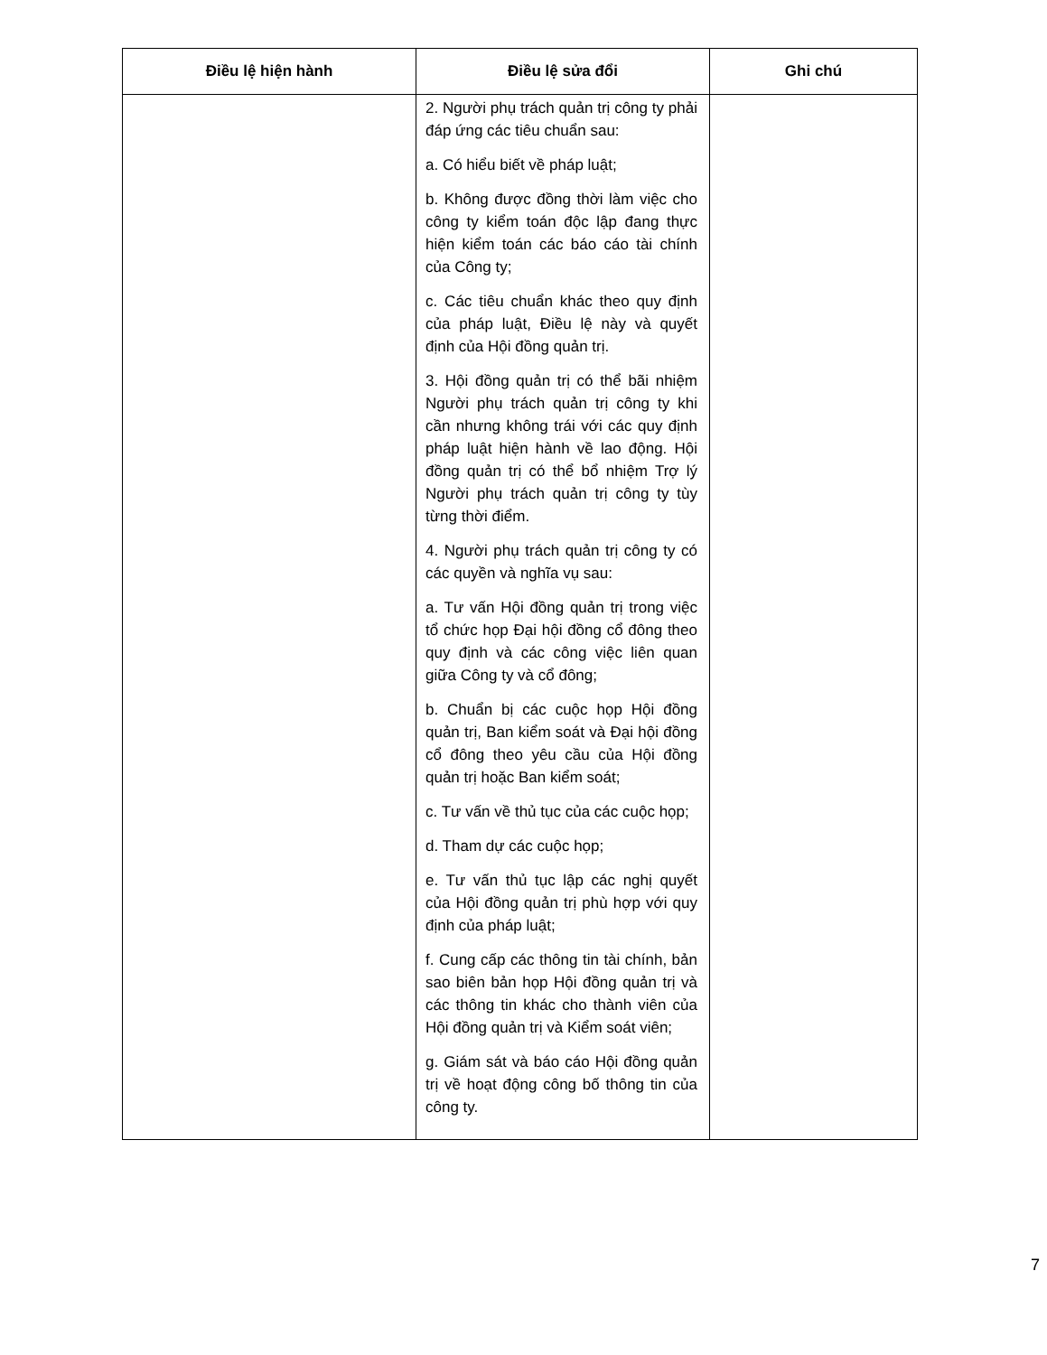| Điều lệ hiện hành | Điều lệ sửa đổi | Ghi chú |
| --- | --- | --- |
| | 2. Người phụ trách quản trị công ty phải đáp ứng các tiêu chuẩn sau: a. Có hiểu biết về pháp luật; b. Không được đồng thời làm việc cho công ty kiểm toán độc lập đang thực hiện kiểm toán các báo cáo tài chính của Công ty; c. Các tiêu chuẩn khác theo quy định của pháp luật, Điều lệ này và quyết định của Hội đồng quản trị. 3. Hội đồng quản trị có thể bãi nhiệm Người phụ trách quản trị công ty khi cần nhưng không trái với các quy định pháp luật hiện hành về lao động. Hội đồng quản trị có thể bổ nhiệm Trợ lý Người phụ trách quản trị công ty tùy từng thời điểm. 4. Người phụ trách quản trị công ty có các quyền và nghĩa vụ sau: a. Tư vấn Hội đồng quản trị trong việc tổ chức họp Đại hội đồng cổ đông theo quy định và các công việc liên quan giữa Công ty và cổ đông; b. Chuẩn bị các cuộc họp Hội đồng quản trị, Ban kiểm soát và Đại hội đồng cổ đông theo yêu cầu của Hội đồng quản trị hoặc Ban kiểm soát; c. Tư vấn về thủ tục của các cuộc họp; d. Tham dự các cuộc họp; e. Tư vấn thủ tục lập các nghị quyết của Hội đồng quản trị phù hợp với quy định của pháp luật; f. Cung cấp các thông tin tài chính, bản sao biên bản họp Hội đồng quản trị và các thông tin khác cho thành viên của Hội đồng quản trị và Kiểm soát viên; g. Giám sát và báo cáo Hội đồng quản trị về hoạt động công bố thông tin của công ty. | |
7